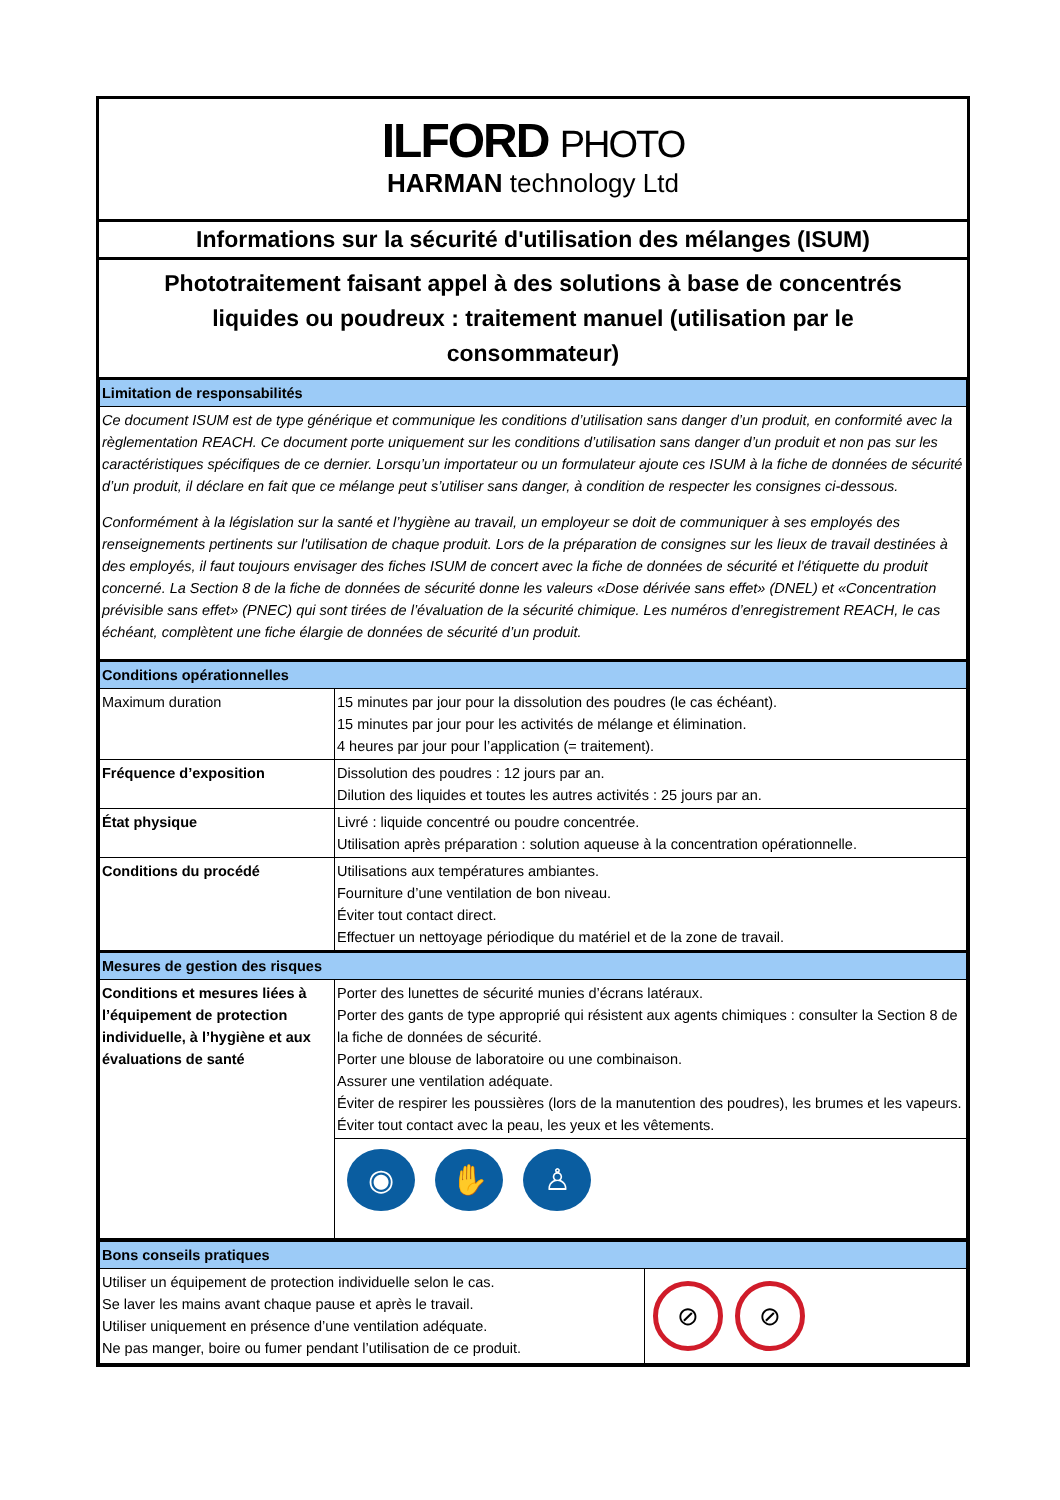ILFORD PHOTO
HARMAN technology Ltd
Informations sur la sécurité d'utilisation des mélanges (ISUM)
Phototraitement faisant appel à des solutions à base de concentrés liquides ou poudreux : traitement manuel (utilisation par le consommateur)
| Limitation de responsabilités | |
| Ce document ISUM est de type générique et communique les conditions d’utilisation sans danger d’un produit, en conformité avec la règlementation REACH. Ce document porte uniquement sur les conditions d’utilisation sans danger d’un produit et non pas sur les caractéristiques spécifiques de ce dernier. Lorsqu’un importateur ou un formulateur ajoute ces ISUM à la fiche de données de sécurité d’un produit, il déclare en fait que ce mélange peut s’utiliser sans danger, à condition de respecter les consignes ci-dessous. Conformément à la législation sur la santé et l’hygiène au travail, un employeur se doit de communiquer à ses employés des renseignements pertinents sur l'utilisation de chaque produit. Lors de la préparation de consignes sur les lieux de travail destinées à des employés, il faut toujours envisager des fiches ISUM de concert avec la fiche de données de sécurité et l'étiquette du produit concerné. La Section 8 de la fiche de données de sécurité donne les valeurs «Dose dérivée sans effet» (DNEL) et «Concentration prévisible sans effet» (PNEC) qui sont tirées de l’évaluation de la sécurité chimique. Les numéros d’enregistrement REACH, le cas échéant, complètent une fiche élargie de données de sécurité d’un produit. | |
| Conditions opérationnelles | |
| Maximum duration | 15 minutes par jour pour la dissolution des poudres (le cas échéant). 15 minutes par jour pour les activités de mélange et élimination. 4 heures par jour pour l’application (= traitement). |
| Fréquence d’exposition | Dissolution des poudres : 12 jours par an. Dilution des liquides et toutes les autres activités : 25 jours par an. |
| État physique | Livré : liquide concentré ou poudre concentrée. Utilisation après préparation : solution aqueuse à la concentration opérationnelle. |
| Conditions du procédé | Utilisations aux températures ambiantes. Fourniture d’une ventilation de bon niveau. Éviter tout contact direct. Effectuer un nettoyage périodique du matériel et de la zone de travail. |
| Mesures de gestion des risques | |
| Conditions et mesures liées à l’équipement de protection individuelle, à l’hygiène et aux évaluations de santé | Porter des lunettes de sécurité munies d’écrans latéraux. Porter des gants de type approprié qui résistent aux agents chimiques : consulter la Section 8 de la fiche de données de sécurité. Porter une blouse de laboratoire ou une combinaison. Assurer une ventilation adéquate. Éviter de respirer les poussières (lors de la manutention des poudres), les brumes et les vapeurs. Éviter tout contact avec la peau, les yeux et les vêtements. |
| | ◉ ✋ ♙ |
| Bons conseils pratiques | |
| Utiliser un équipement de protection individuelle selon le cas. Se laver les mains avant chaque pause et après le travail. Utiliser uniquement en présence d’une ventilation adéquate. Ne pas manger, boire ou fumer pendant l’utilisation de ce produit. | ⊘ ⊘ |